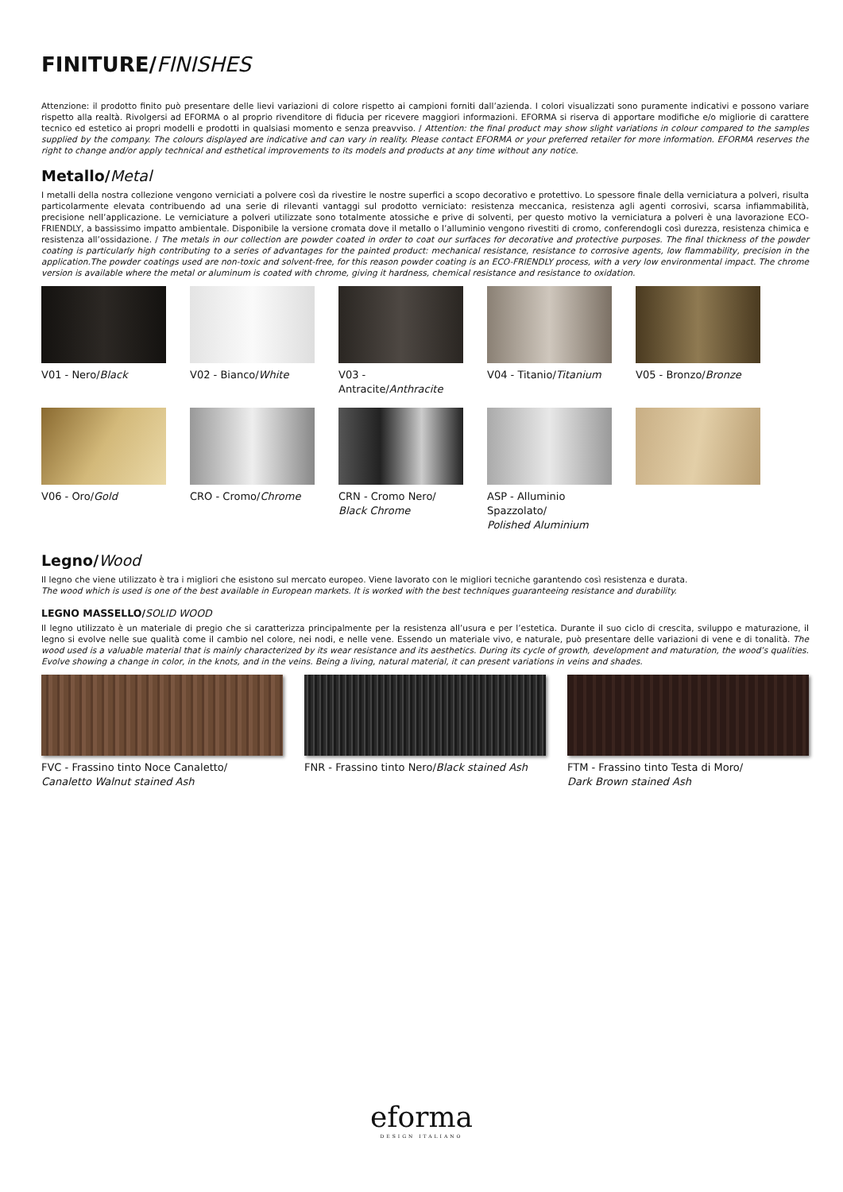FINITURE/FINISHES
Attenzione: il prodotto finito può presentare delle lievi variazioni di colore rispetto ai campioni forniti dall’azienda. I colori visualizzati sono puramente indicativi e possono variare rispetto alla realtà. Rivolgersi ad EFORMA o al proprio rivenditore di fiducia per ricevere maggiori informazioni. EFORMA si riserva di apportare modifiche e/o migliorie di carattere tecnico ed estetico ai propri modelli e prodotti in qualsiasi momento e senza preavviso. / Attention: the final product may show slight variations in colour compared to the samples supplied by the company. The colours displayed are indicative and can vary in reality. Please contact EFORMA or your preferred retailer for more information. EFORMA reserves the right to change and/or apply technical and esthetical improvements to its models and products at any time without any notice.
Metallo/Metal
I metalli della nostra collezione vengono verniciati a polvere così da rivestire le nostre superfici a scopo decorativo e protettivo. Lo spessore finale della verniciatura a polveri, risulta particolarmente elevata contribuendo ad una serie di rilevanti vantaggi sul prodotto verniciato: resistenza meccanica, resistenza agli agenti corrosivi, scarsa infiammabilità, precisione nell’applicazione. Le verniciature a polveri utilizzate sono totalmente atossiche e prive di solventi, per questo motivo la verniciatura a polveri è una lavorazione ECO- FRIENDLY, a bassissimo impatto ambientale. Disponibile la versione cromata dove il metallo o l’alluminio vengono rivestiti di cromo, conferendogli così durezza, resistenza chimica e resistenza all’ossidazione. / The metals in our collection are powder coated in order to coat our surfaces for decorative and protective purposes. The final thickness of the powder coating is particularly high contributing to a series of advantages for the painted product: mechanical resistance, resistance to corrosive agents, low flammability, precision in the application.The powder coatings used are non-toxic and solvent-free, for this reason powder coating is an ECO-FRIENDLY process, with a very low environmental impact. The chrome version is available where the metal or aluminum is coated with chrome, giving it hardness, chemical resistance and resistance to oxidation.
V01 - Nero/Black
V02 - Bianco/White
V03 - Antracite/Anthracite
V04 - Titanio/Titanium
V05 - Bronzo/Bronze
V06 - Oro/Gold
CRO - Cromo/Chrome
CRN - Cromo Nero/
Black Chrome
ASP - Alluminio Spazzolato/
Polished Aluminium
Legno/Wood
Il legno che viene utilizzato è tra i migliori che esistono sul mercato europeo. Viene lavorato con le migliori tecniche garantendo così resistenza e durata.
The wood which is used is one of the best available in European markets. It is worked with the best techniques guaranteeing resistance and durability.
LEGNO MASSELLO/SOLID WOOD
Il legno utilizzato è un materiale di pregio che si caratterizza principalmente per la resistenza all’usura e per l’estetica. Durante il suo ciclo di crescita, sviluppo e maturazione, il legno si evolve nelle sue qualità come il cambio nel colore, nei nodi, e nelle vene. Essendo un materiale vivo, e naturale, può presentare delle variazioni di vene e di tonalità. The wood used is a valuable material that is mainly characterized by its wear resistance and its aesthetics. During its cycle of growth, development and maturation, the wood’s qualities. Evolve showing a change in color, in the knots, and in the veins. Being a living, natural material, it can present variations in veins and shades.
FVC - Frassino tinto Noce Canaletto/
Canaletto Walnut stained Ash
FNR - Frassino tinto Nero/Black stained Ash
FTM - Frassino tinto Testa di Moro/
Dark Brown stained Ash
eforma
DESIGN ITALIANO